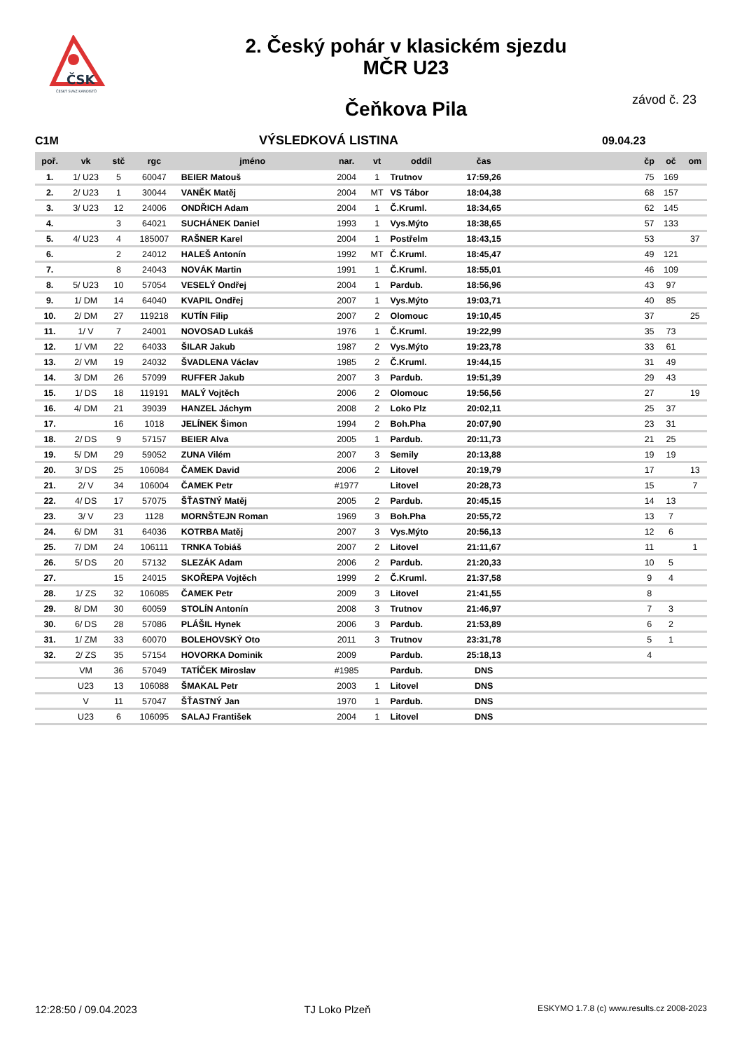ČSK
ČESKÝ SVAZ KANOISTŮ
2. Český pohár v klasickém sjezdu
MČR U23
Čeňkova Pila
závod č. 23
C1M VÝSLEDKOVÁ LISTINA 09.04.23
| poř. | vk | stč | rgc | jméno | nar. | vt | oddíl | čas | | čp | oč | om |
| --- | --- | --- | --- | --- | --- | --- | --- | --- | --- | --- | --- | --- |
| 1. | 1/ U23 | 5 | 60047 | BEIER Matouš | 2004 | 1 | Trutnov | 17:59,26 | | 75 | 169 | |
| 2. | 2/ U23 | 1 | 30044 | VANĚK Matěj | 2004 | MT | VS Tábor | 18:04,38 | | 68 | 157 | |
| 3. | 3/ U23 | 12 | 24006 | ONDŘICH Adam | 2004 | 1 | Č.Kruml. | 18:34,65 | | 62 | 145 | |
| 4. | | 3 | 64021 | SUCHÁNEK Daniel | 1993 | 1 | Vys.Mýto | 18:38,65 | | 57 | 133 | |
| 5. | 4/ U23 | 4 | 185007 | RAŠNER Karel | 2004 | 1 | Postřelm | 18:43,15 | | 53 | | 37 |
| 6. | | 2 | 24012 | HALEŠ Antonín | 1992 | MT | Č.Kruml. | 18:45,47 | | 49 | 121 | |
| 7. | | 8 | 24043 | NOVÁK Martin | 1991 | 1 | Č.Kruml. | 18:55,01 | | 46 | 109 | |
| 8. | 5/ U23 | 10 | 57054 | VESELÝ Ondřej | 2004 | 1 | Pardub. | 18:56,96 | | 43 | 97 | |
| 9. | 1/ DM | 14 | 64040 | KVAPIL Ondřej | 2007 | 1 | Vys.Mýto | 19:03,71 | | 40 | 85 | |
| 10. | 2/ DM | 27 | 119218 | KUTÍN Filip | 2007 | 2 | Olomouc | 19:10,45 | | 37 | | 25 |
| 11. | 1/ V | 7 | 24001 | NOVOSAD Lukáš | 1976 | 1 | Č.Kruml. | 19:22,99 | | 35 | 73 | |
| 12. | 1/ VM | 22 | 64033 | ŠILAR Jakub | 1987 | 2 | Vys.Mýto | 19:23,78 | | 33 | 61 | |
| 13. | 2/ VM | 19 | 24032 | ŠVADLENA Václav | 1985 | 2 | Č.Kruml. | 19:44,15 | | 31 | 49 | |
| 14. | 3/ DM | 26 | 57099 | RUFFER Jakub | 2007 | 3 | Pardub. | 19:51,39 | | 29 | 43 | |
| 15. | 1/ DS | 18 | 119191 | MALÝ Vojtěch | 2006 | 2 | Olomouc | 19:56,56 | | 27 | | 19 |
| 16. | 4/ DM | 21 | 39039 | HANZEL Jáchym | 2008 | 2 | Loko Plz | 20:02,11 | | 25 | 37 | |
| 17. | | 16 | 1018 | JELÍNEK Šimon | 1994 | 2 | Boh.Pha | 20:07,90 | | 23 | 31 | |
| 18. | 2/ DS | 9 | 57157 | BEIER Alva | 2005 | 1 | Pardub. | 20:11,73 | | 21 | 25 | |
| 19. | 5/ DM | 29 | 59052 | ZUNA Vilém | 2007 | 3 | Semily | 20:13,88 | | 19 | 19 | |
| 20. | 3/ DS | 25 | 106084 | ČAMEK David | 2006 | 2 | Litovel | 20:19,79 | | 17 | | 13 |
| 21. | 2/ V | 34 | 106004 | ČAMEK Petr | #1977 | | Litovel | 20:28,73 | | 15 | | 7 |
| 22. | 4/ DS | 17 | 57075 | ŠŤASTNÝ Matěj | 2005 | 2 | Pardub. | 20:45,15 | | 14 | 13 | |
| 23. | 3/ V | 23 | 1128 | MORNŠTEJN Roman | 1969 | 3 | Boh.Pha | 20:55,72 | | 13 | 7 | |
| 24. | 6/ DM | 31 | 64036 | KOTRBA Matěj | 2007 | 3 | Vys.Mýto | 20:56,13 | | 12 | 6 | |
| 25. | 7/ DM | 24 | 106111 | TRNKA Tobiáš | 2007 | 2 | Litovel | 21:11,67 | | 11 | | 1 |
| 26. | 5/ DS | 20 | 57132 | SLEZÁK Adam | 2006 | 2 | Pardub. | 21:20,33 | | 10 | 5 | |
| 27. | | 15 | 24015 | SKOŘEPA Vojtěch | 1999 | 2 | Č.Kruml. | 21:37,58 | | 9 | 4 | |
| 28. | 1/ ZS | 32 | 106085 | ČAMEK Petr | 2009 | 3 | Litovel | 21:41,55 | | 8 | | |
| 29. | 8/ DM | 30 | 60059 | STOLÍN Antonín | 2008 | 3 | Trutnov | 21:46,97 | | 7 | 3 | |
| 30. | 6/ DS | 28 | 57086 | PLÁŠIL Hynek | 2006 | 3 | Pardub. | 21:53,89 | | 6 | 2 | |
| 31. | 1/ ZM | 33 | 60070 | BOLEHOVSKÝ Oto | 2011 | 3 | Trutnov | 23:31,78 | | 5 | 1 | |
| 32. | 2/ ZS | 35 | 57154 | HOVORKA Dominik | 2009 | | Pardub. | 25:18,13 | | 4 | | |
| | VM | 36 | 57049 | TATÍČEK Miroslav | #1985 | | Pardub. | DNS | | | | |
| | U23 | 13 | 106088 | ŠMAKAL Petr | 2003 | 1 | Litovel | DNS | | | | |
| | V | 11 | 57047 | ŠŤASTNÝ Jan | 1970 | 1 | Pardub. | DNS | | | | |
| | U23 | 6 | 106095 | SALAJ František | 2004 | 1 | Litovel | DNS | | | | |
12:28:50 / 09.04.2023 TJ Loko Plzeň ESKYMO 1.7.8 (c) www.results.cz 2008-2023